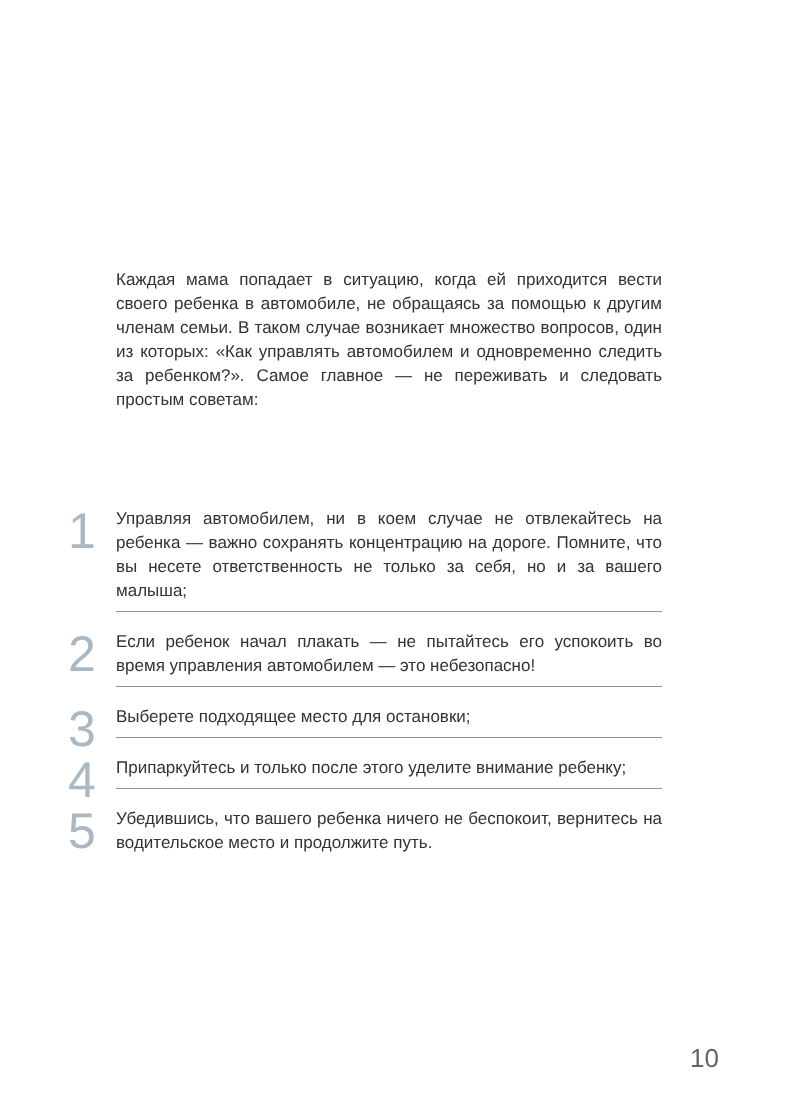Каждая мама попадает в ситуацию, когда ей приходится вести своего ребенка в автомобиле, не обращаясь за помощью к другим членам семьи. В таком случае возникает множество вопросов, один из которых: «Как управлять автомобилем и одновременно следить за ребенком?». Самое главное — не переживать и следовать простым советам:
1
Управляя автомобилем, ни в коем случае не отвлекайтесь на ребенка — важно сохранять концентрацию на дороге. Помните, что вы несете ответственность не только за себя, но и за вашего малыша;
2
Если ребенок начал плакать — не пытайтесь его успокоить во время управления автомобилем — это небезопасно!
3
Выберете подходящее место для остановки;
4
Припаркуйтесь и только после этого уделите внимание ребенку;
5
Убедившись, что вашего ребенка ничего не беспокоит, вернитесь на водительское место и продолжите путь.
10